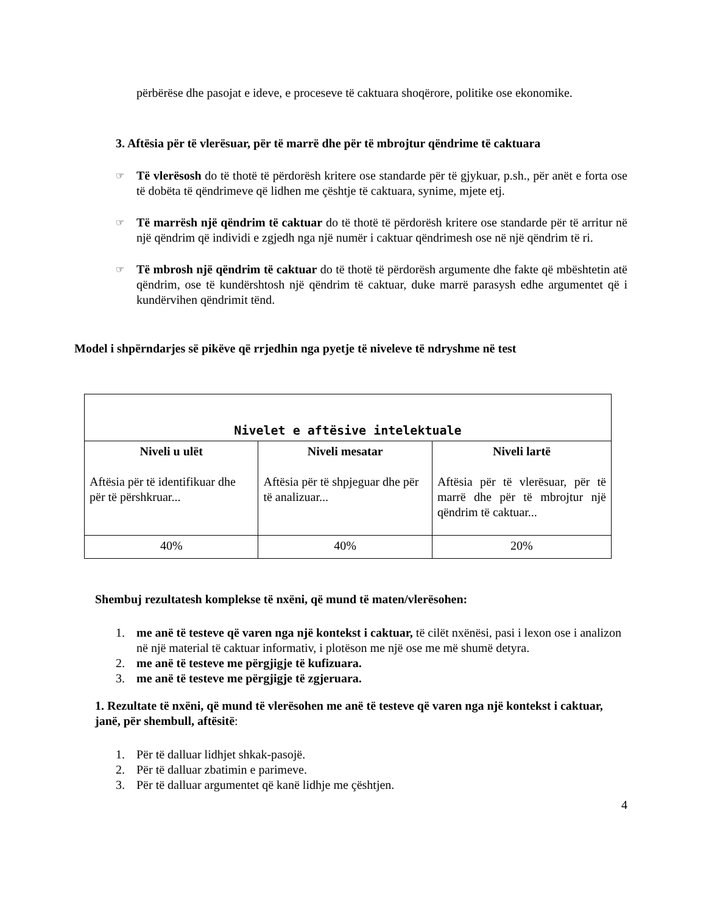përbërëse dhe pasojat e ideve, e proceseve të caktuara shoqërore, politike ose ekonomike.
3. Aftësia për të vlerësuar, për të marrë dhe për të mbrojtur qëndrime të caktuara
☞
Të vlerësosh do të thotë të përdorësh kritere ose standarde për të gjykuar, p.sh., për anët e forta ose të dobëta të qëndrimeve që lidhen me çështje të caktuara, synime, mjete etj.
☞
Të marrësh një qëndrim të caktuar do të thotë të përdorësh kritere ose standarde për të arritur në një qëndrim që individi e zgjedh nga një numër i caktuar qëndrimesh ose në një qëndrim të ri.
☞
Të mbrosh një qëndrim të caktuar do të thotë të përdorësh argumente dhe fakte që mbështetin atë qëndrim, ose të kundërshtosh një qëndrim të caktuar, duke marrë parasysh edhe argumentet që i kundërvihen qëndrimit tënd.
Model i shpërndarjes së pikëve që rrjedhin nga pyetje të niveleve të ndryshme në test
| Nivelet e aftësive intelektuale | | |
| --- | --- | --- |
| Niveli u ulët Aftësia për të identifikuar dhe për të përshkruar... | Niveli mesatar Aftësia për të shpjeguar dhe për të analizuar... | Niveli lartë Aftësia për të vlerësuar, për të marrë dhe për të mbrojtur një qëndrim të caktuar... |
| 40% | 40% | 20% |
Shembuj rezultatesh komplekse të nxëni, që mund të maten/vlerësohen:
1. me anë të testeve që varen nga një kontekst i caktuar, të cilët nxënësi, pasi i lexon ose i analizon në një material të caktuar informativ, i plotëson me një ose me më shumë detyra.
2. me anë të testeve me përgjigje të kufizuara.
3. me anë të testeve me përgjigje të zgjeruara.
1. Rezultate të nxëni, që mund të vlerësohen me anë të testeve që varen nga një kontekst i caktuar, janë, për shembull, aftësitë:
1. Për të dalluar lidhjet shkak-pasojë.
2. Për të dalluar zbatimin e parimeve.
3. Për të dalluar argumentet që kanë lidhje me çështjen.
4